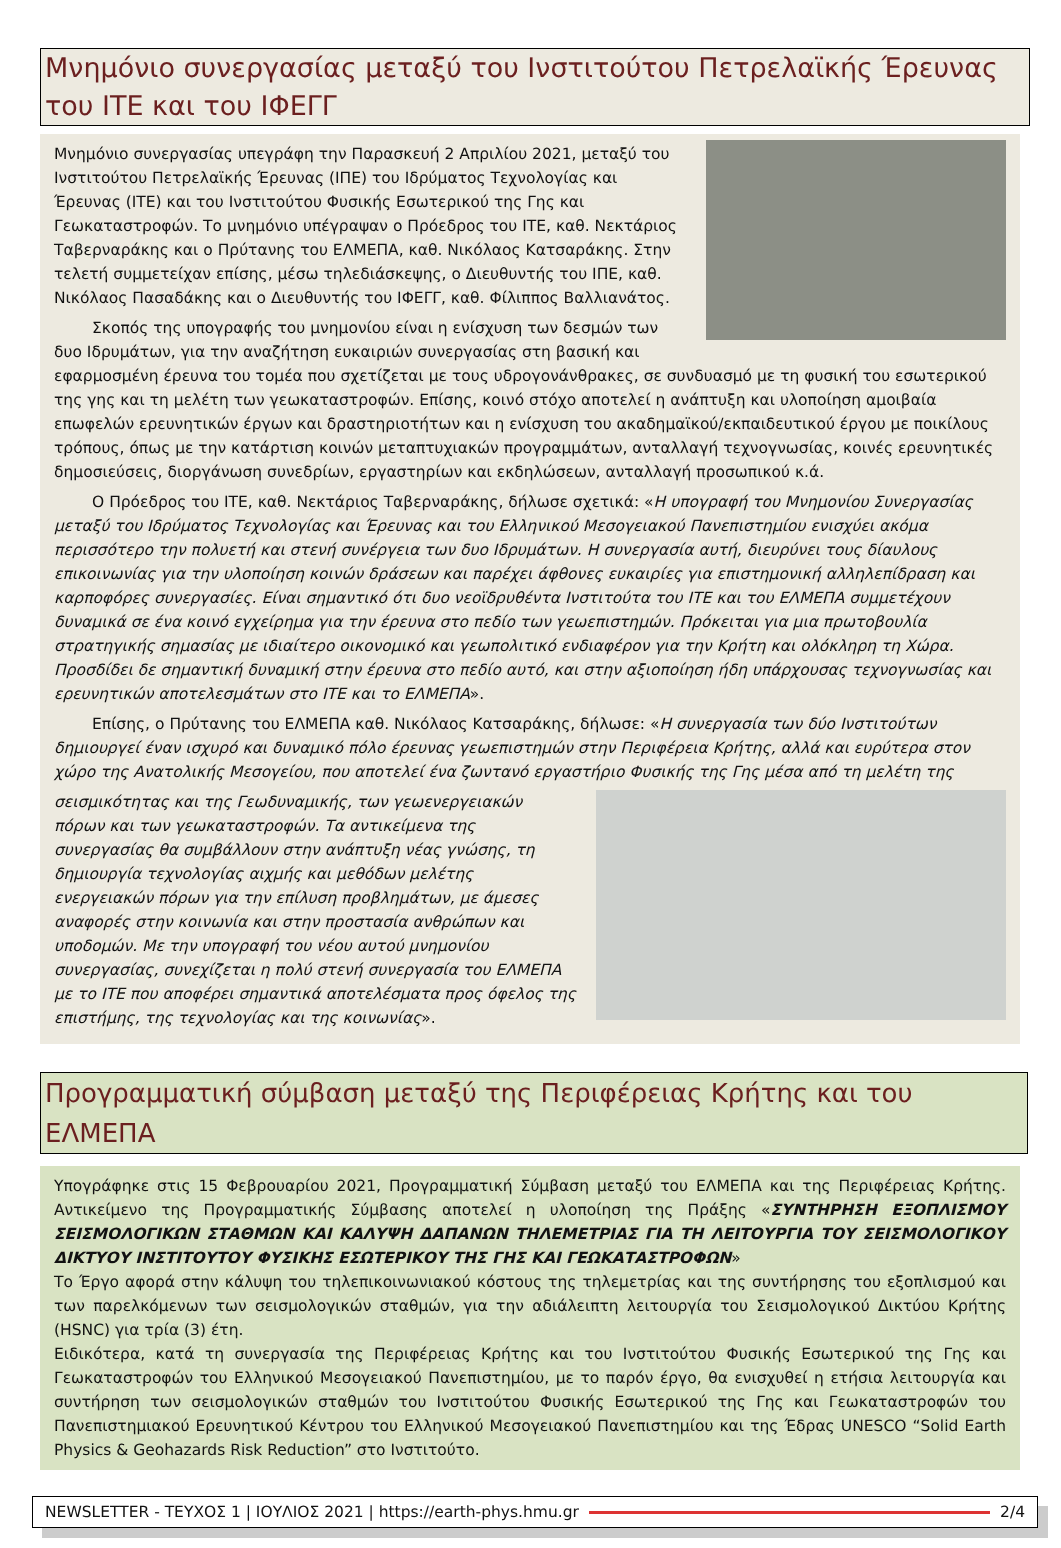Μνημόνιο συνεργασίας μεταξύ του Ινστιτούτου Πετρελαϊκής Έρευνας του ΙΤΕ και του ΙΦΕΓΓ
Μνημόνιο συνεργασίας υπεγράφη την Παρασκευή 2 Απριλίου 2021, μεταξύ του Ινστιτούτου Πετρελαϊκής Έρευνας (ΙΠΕ) του Ιδρύματος Τεχνολογίας και Έρευνας (ΙΤΕ) και του Ινστιτούτου Φυσικής Εσωτερικού της Γης και Γεωκαταστροφών. Το μνημόνιο υπέγραψαν ο Πρόεδρος του ΙΤΕ, καθ. Νεκτάριος Ταβερναράκης και ο Πρύτανης του ΕΛΜΕΠΑ, καθ. Νικόλαος Κατσαράκης. Στην τελετή συμμετείχαν επίσης, μέσω τηλεδιάσκεψης, ο Διευθυντής του ΙΠΕ, καθ. Νικόλαος Πασαδάκης και ο Διευθυντής του ΙΦΕΓΓ, καθ. Φίλιππος Βαλλιανάτος.
Σκοπός της υπογραφής του μνημονίου είναι η ενίσχυση των δεσμών των δυο Ιδρυμάτων, για την αναζήτηση ευκαιριών συνεργασίας στη βασική και εφαρμοσμένη έρευνα του τομέα που σχετίζεται με τους υδρογονάνθρακες, σε συνδυασμό με τη φυσική του εσωτερικού της γης και τη μελέτη των γεωκαταστροφών. Επίσης, κοινό στόχο αποτελεί η ανάπτυξη και υλοποίηση αμοιβαία επωφελών ερευνητικών έργων και δραστηριοτήτων και η ενίσχυση του ακαδημαϊκού/εκπαιδευτικού έργου με ποικίλους τρόπους, όπως με την κατάρτιση κοινών μεταπτυχιακών προγραμμάτων, ανταλλαγή τεχνογνωσίας, κοινές ερευνητικές δημοσιεύσεις, διοργάνωση συνεδρίων, εργαστηρίων και εκδηλώσεων, ανταλλαγή προσωπικού κ.ά.
Ο Πρόεδρος του ΙΤΕ, καθ. Νεκτάριος Ταβερναράκης, δήλωσε σχετικά: «Η υπογραφή του Μνημονίου Συνεργασίας μεταξύ του Ιδρύματος Τεχνολογίας και Έρευνας και του Ελληνικού Μεσογειακού Πανεπιστημίου ενισχύει ακόμα περισσότερο την πολυετή και στενή συνέργεια των δυο Ιδρυμάτων. Η συνεργασία αυτή, διευρύνει τους δίαυλους επικοινωνίας για την υλοποίηση κοινών δράσεων και παρέχει άφθονες ευκαιρίες για επιστημονική αλληλεπίδραση και καρποφόρες συνεργασίες. Είναι σημαντικό ότι δυο νεοϊδρυθέντα Ινστιτούτα του ΙΤΕ και του ΕΛΜΕΠΑ συμμετέχουν δυναμικά σε ένα κοινό εγχείρημα για την έρευνα στο πεδίο των γεωεπιστημών. Πρόκειται για μια πρωτοβουλία στρατηγικής σημασίας με ιδιαίτερο οικονομικό και γεωπολιτικό ενδιαφέρον για την Κρήτη και ολόκληρη τη Χώρα. Προσδίδει δε σημαντική δυναμική στην έρευνα στο πεδίο αυτό, και στην αξιοποίηση ήδη υπάρχουσας τεχνογνωσίας και ερευνητικών αποτελεσμάτων στο ΙΤΕ και το ΕΛΜΕΠΑ».
Επίσης, ο Πρύτανης του ΕΛΜΕΠΑ καθ. Νικόλαος Κατσαράκης, δήλωσε: «Η συνεργασία των δύο Ινστιτούτων δημιουργεί έναν ισχυρό και δυναμικό πόλο έρευνας γεωεπιστημών στην Περιφέρεια Κρήτης, αλλά και ευρύτερα στον χώρο της Ανατολικής Μεσογείου, που αποτελεί ένα ζωντανό εργαστήριο Φυσικής της Γης μέσα από τη μελέτη της
σεισμικότητας και της Γεωδυναμικής, των γεωενεργειακών πόρων και των γεωκαταστροφών. Τα αντικείμενα της συνεργασίας θα συμβάλλουν στην ανάπτυξη νέας γνώσης, τη δημιουργία τεχνολογίας αιχμής και μεθόδων μελέτης ενεργειακών πόρων για την επίλυση προβλημάτων, με άμεσες αναφορές στην κοινωνία και στην προστασία ανθρώπων και υποδομών. Με την υπογραφή του νέου αυτού μνημονίου συνεργασίας, συνεχίζεται η πολύ στενή συνεργασία του ΕΛΜΕΠΑ με το ΙΤΕ που αποφέρει σημαντικά αποτελέσματα προς όφελος της επιστήμης, της τεχνολογίας και της κοινωνίας».
Προγραμματική σύμβαση μεταξύ της Περιφέρειας Κρήτης και του ΕΛΜΕΠΑ
Υπογράφηκε στις 15 Φεβρουαρίου 2021, Προγραμματική Σύμβαση μεταξύ του ΕΛΜΕΠΑ και της Περιφέρειας Κρήτης. Αντικείμενο της Προγραμματικής Σύμβασης αποτελεί η υλοποίηση της Πράξης «ΣΥΝΤΗΡΗΣΗ ΕΞΟΠΛΙΣΜΟΥ ΣΕΙΣΜΟΛΟΓΙΚΩΝ ΣΤΑΘΜΩΝ ΚΑΙ ΚΑΛΥΨΗ ΔΑΠΑΝΩΝ ΤΗΛΕΜΕΤΡΙΑΣ ΓΙΑ ΤΗ ΛΕΙΤΟΥΡΓΙΑ ΤΟΥ ΣΕΙΣΜΟΛΟΓΙΚΟΥ ΔΙΚΤΥΟΥ ΙΝΣΤΙΤΟΥΤΟΥ ΦΥΣΙΚΗΣ ΕΣΩΤΕΡΙΚΟΥ ΤΗΣ ΓΗΣ ΚΑΙ ΓΕΩΚΑΤΑΣΤΡΟΦΩΝ»
Το Έργο αφορά στην κάλυψη του τηλεπικοινωνιακού κόστους της τηλεμετρίας και της συντήρησης του εξοπλισμού και των παρελκόμενων των σεισμολογικών σταθμών, για την αδιάλειπτη λειτουργία του Σεισμολογικού Δικτύου Κρήτης (HSNC) για τρία (3) έτη.
Ειδικότερα, κατά τη συνεργασία της Περιφέρειας Κρήτης και του Ινστιτούτου Φυσικής Εσωτερικού της Γης και Γεωκαταστροφών του Ελληνικού Μεσογειακού Πανεπιστημίου, με το παρόν έργο, θα ενισχυθεί η ετήσια λειτουργία και συντήρηση των σεισμολογικών σταθμών του Ινστιτούτου Φυσικής Εσωτερικού της Γης και Γεωκαταστροφών του Πανεπιστημιακού Ερευνητικού Κέντρου του Ελληνικού Μεσογειακού Πανεπιστημίου και της Έδρας UNESCO “Solid Earth Physics & Geohazards Risk Reduction” στο Ινστιτούτο.
NEWSLETTER - ΤΕΥΧΟΣ 1 | ΙΟΥΛΙΟΣ 2021 | https://earth-phys.hmu.gr 2/4